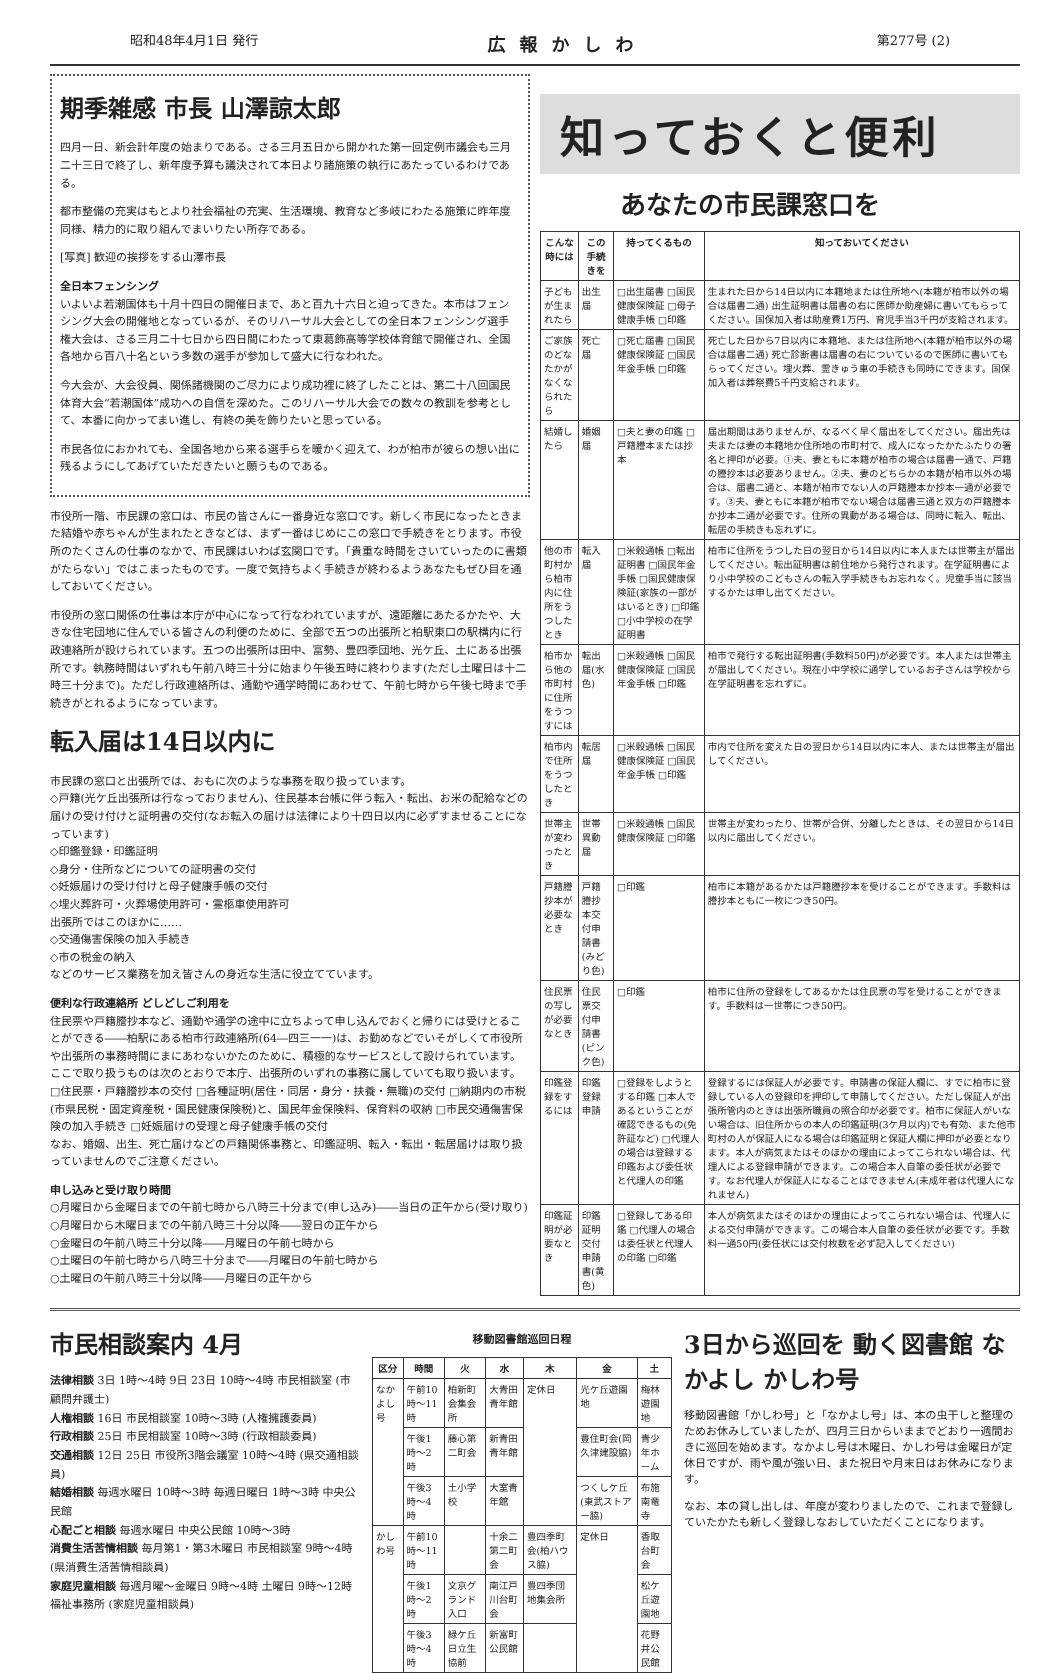昭和48年4月1日 発行 広報かしわ 第277号 (2)
期季雑感 市長 山澤諒太郎
四月一日、新会計年度の始まりである。さる三月五日から開かれた第一回定例市議会も三月二十三日で終了し、新年度予算も議決されて本日より諸施策の執行にあたっているわけである。
都市整備の充実はもとより社会福祉の充実、生活環境、教育など多岐にわたる施策に昨年度同様、精力的に取り組んでまいりたい所存である。
[写真] 歓迎の挨拶をする山澤市長
全日本フェンシング
いよいよ若潮国体も十月十四日の開催日まで、あと百九十六日と迫ってきた。本市はフェンシング大会の開催地となっているが、そのリハーサル大会としての全日本フェンシング選手権大会は、さる三月二十七日から四日間にわたって東葛飾高等学校体育館で開催され、全国各地から百八十名という多数の選手が参加して盛大に行なわれた。
今大会が、大会役員、関係諸機関のご尽力により成功裡に終了したことは、第二十八回国民体育大会“若潮国体”成功への自信を深めた。このリハーサル大会での数々の教訓を参考として、本番に向かってまい進し、有終の美を飾りたいと思っている。
市民各位におかれても、全国各地から来る選手らを暖かく迎えて、わが柏市が彼らの想い出に残るようにしてあげていただきたいと願うものである。
市役所一階、市民課の窓口は、市民の皆さんに一番身近な窓口です。新しく市民になったときまた結婚や赤ちゃんが生まれたときなどは、まず一番はじめにこの窓口で手続きをとります。市役所のたくさんの仕事のなかで、市民課はいわば玄関口です。「貴重な時間をさいていったのに書類がたらない」ではこまったものです。一度で気持ちよく手続きが終わるようあなたもぜひ目を通しておいてください。
市役所の窓口関係の仕事は本庁が中心になって行なわれていますが、遠距離にあたるかたや、大きな住宅団地に住んでいる皆さんの利便のために、全部で五つの出張所と柏駅東口の駅構内に行政連絡所が設けられています。五つの出張所は田中、富勢、豊四季団地、光ケ丘、土にある出張所です。執務時間はいずれも午前八時三十分に始まり午後五時に終わります(ただし土曜日は十二時三十分まで)。ただし行政連絡所は、通勤や通学時間にあわせて、午前七時から午後七時まで手続きがとれるようになっています。
転入届は14日以内に
市民課の窓口と出張所では、おもに次のような事務を取り扱っています。
◇戸籍(光ケ丘出張所は行なっておりません)、住民基本台帳に伴う転入・転出、お米の配給などの届けの受け付けと証明書の交付(なお転入の届けは法律により十四日以内に必ずすませることになっています)
◇印鑑登録・印鑑証明
◇身分・住所などについての証明書の交付
◇妊娠届けの受け付けと母子健康手帳の交付
◇埋火葬許可・火葬場使用許可・霊柩車使用許可
出張所ではこのほかに……
◇交通傷害保険の加入手続き
◇市の税金の納入
などのサービス業務を加え皆さんの身近な生活に役立てています。
便利な行政連絡所 どしどしご利用を
住民票や戸籍謄抄本など、通勤や通学の途中に立ちよって申し込んでおくと帰りには受けとることができる――柏駅にある柏市行政連絡所(64―四三一一)は、お勤めなどでいそがしくて市役所や出張所の事務時間にまにあわないかたのために、積極的なサービスとして設けられています。ここで取り扱うものは次のとおりで本庁、出張所のいずれの事務に属していても取り扱います。
□住民票・戸籍謄抄本の交付 □各種証明(居住・同居・身分・扶養・無職)の交付 □納期内の市税(市県民税・固定資産税・国民健康保険税)と、国民年金保険料、保育料の収納 □市民交通傷害保険の加入手続き □妊娠届けの受理と母子健康手帳の交付
なお、婚姻、出生、死亡届けなどの戸籍関係事務と、印鑑証明、転入・転出・転居届けは取り扱っていませんのでご注意ください。
申し込みと受け取り時間
○月曜日から金曜日までの午前七時から八時三十分まで(申し込み)――当日の正午から(受け取り)
○月曜日から木曜日までの午前八時三十分以降――翌日の正午から
○金曜日の午前八時三十分以降――月曜日の午前七時から
○土曜日の午前七時から八時三十分まで――月曜日の午前七時から
○土曜日の午前八時三十分以降――月曜日の正午から
知っておくと便利
あなたの市民課窓口を
| こんな時には | この手続きを | 持ってくるもの | 知っておいてください |
| --- | --- | --- | --- |
| 子どもが生まれたら | 出生届 | □出生届書 □国民健康保険証 □母子健康手帳 □印鑑 | 生まれた日から14日以内に本籍地または住所地へ(本籍が柏市以外の場合は届書二通) 出生証明書は届書の右に医師か助産婦に書いてもらってください。国保加入者は助産費1万円、育児手当3千円が支給されます。 |
| ご家族のどなたかがなくなられたら | 死亡届 | □死亡届書 □国民健康保険証 □国民年金手帳 □印鑑 | 死亡した日から7日以内に本籍地、または住所地へ(本籍が柏市以外の場合は届書二通) 死亡診断書は届書の右についているので医師に書いてもらってください。埋火葬、霊きゅう車の手続きも同時にできます。国保加入者は葬祭費5千円支給されます。 |
| 結婚したら | 婚姻届 | □夫と妻の印鑑 □戸籍謄本または抄本 | 届出期間はありませんが、なるべく早く届出をしてください。届出先は夫または妻の本籍地か住所地の市町村で、成人になったかたふたりの署名と押印が必要。①夫、妻ともに本籍が柏市の場合は届書一通で、戸籍の謄抄本は必要ありません。②夫、妻のどちらかの本籍が柏市以外の場合は、届書二通と、本籍が柏市でない人の戸籍謄本か抄本一通が必要です。③夫、妻ともに本籍が柏市でない場合は届書三通と双方の戸籍謄本か抄本二通が必要です。住所の異動がある場合は、同時に転入、転出、転居の手続きも忘れずに。 |
| 他の市町村から柏市内に住所をうつしたとき | 転入届 | □米穀通帳 □転出証明書 □国民年金手帳 □国民健康保険証(家族の一部がはいるとき) □印鑑 □小中学校の在学証明書 | 柏市に住所をうつした日の翌日から14日以内に本人または世帯主が届出してください。転出証明書は前住地から発行されます。在学証明書により小中学校のこどもさんの転入学手続きもお忘れなく。児童手当に該当するかたは申し出てください。 |
| 柏市から他の市町村に住所をうつすには | 転出届(水色) | □米穀通帳 □国民健康保険証 □国民年金手帳 □印鑑 | 柏市で発行する転出証明書(手数料50円)が必要です。本人または世帯主が届出してください。現在小中学校に通学しているお子さんは学校から在学証明書を忘れずに。 |
| 柏市内で住所をうつしたとき | 転居届 | □米穀通帳 □国民健康保険証 □国民年金手帳 □印鑑 | 市内で住所を変えた日の翌日から14日以内に本人、または世帯主が届出してください。 |
| 世帯主が変わったとき | 世帯異動届 | □米穀通帳 □国民健康保険証 □印鑑 | 世帯主が変わったり、世帯が合併、分離したときは、その翌日から14日以内に届出してください。 |
| 戸籍謄抄本が必要なとき | 戸籍謄抄本交付申請書(みどり色) | □印鑑 | 柏市に本籍があるかたは戸籍謄抄本を受けることができます。手数料は謄抄本ともに一枚につき50円。 |
| 住民票の写しが必要なとき | 住民票交付申請書(ピンク色) | □印鑑 | 柏市に住所の登録をしてあるかたは住民票の写を受けることができます。手数料は一世帯につき50円。 |
| 印鑑登録をするには | 印鑑登録申請 | □登録をしようとする印鑑 □本人であるということが確認できるもの(免許証など) □代理人の場合は登録する印鑑および委任状と代理人の印鑑 | 登録するには保証人が必要です。申請書の保証人欄に、すでに柏市に登録している人の登録印を押印して申請してください。ただし保証人が出張所管内のときは出張所職員の照合印が必要です。柏市に保証人がいない場合は、旧住所からの本人の印鑑証明(3ケ月以内)でも有効、また他市町村の人が保証人になる場合は印鑑証明と保証人欄に押印が必要となります。本人が病気またはそのほかの理由によってこられない場合は、代理人による登録申請ができます。この場合本人自筆の委任状が必要です。なお代理人が保証人になることはできません(未成年者は代理人になれません) |
| 印鑑証明が必要なとき | 印鑑証明交付申請書(黄色) | □登録してある印鑑 □代理人の場合は委任状と代理人の印鑑 □印鑑 | 本人が病気またはそのほかの理由によってこられない場合は、代理人による交付申請ができます。この場合本人自筆の委任状が必要です。手数料一通50円(委任状には交付枚数を必ず記入してください) |
市民相談案内 4月
法律相談 3日 1時～4時 9日 23日 10時～4時 市民相談室 (市顧問弁護士)
人権相談 16日 市民相談室 10時～3時 (人権擁護委員)
行政相談 25日 市民相談室 10時～3時 (行政相談委員)
交通相談 12日 25日 市役所3階会議室 10時～4時 (県交通相談員)
結婚相談 毎週水曜日 10時～3時 毎週日曜日 1時～3時 中央公民館
心配ごと相談 毎週水曜日 中央公民館 10時～3時
消費生活苦情相談 毎月第1・第3木曜日 市民相談室 9時～4時 (県消費生活苦情相談員)
家庭児童相談 毎週月曜～金曜日 9時～4時 土曜日 9時～12時 福祉事務所 (家庭児童相談員)
移動図書館巡回日程
| 区分 | 時間 | 火 | 水 | 木 | 金 | 土 |
| --- | --- | --- | --- | --- | --- | --- |
| なかよし号 | 午前10時～11時 | 柏新町会集会所 | 大青田青年館 | 定休日 | 光ケ丘遊園地 | 梅林遊園地 |
| | 午後1時～2時 | 藤心第二町会 | 新青田青年館 | | 豊住町会(岡久津建設脇) | 青少年ホーム |
| | 午後3時～4時 | 土小学校 | 大室青年館 | | つくしケ丘(東武ストアー脇) | 布施南竜寺 |
| かしわ号 | 午前10時～11時 | | 十余二第二町会 | 豊四季町会(柏ハウス脇) | 定休日 | 香取台町会 |
| | 午後1時～2時 | 文京グランド入口 | 南江戸川台町会 | 豊四季団地集会所 | | 松ケ丘遊園地 |
| | 午後3時～4時 | 緑ケ丘日立生協前 | 新富町公民館 | | | 花野井公民館 |
3日から巡回を 動く図書館 なかよし かしわ号
移動図書館「かしわ号」と「なかよし号」は、本の虫干しと整理のためお休みしていましたが、四月三日からいままでどおり一週間おきに巡回を始めます。なかよし号は木曜日、かしわ号は金曜日が定休日ですが、雨や風が強い日、また祝日や月末日はお休みになります。
なお、本の貸し出しは、年度が変わりましたので、これまで登録していたかたも新しく登録しなおしていただくことになります。